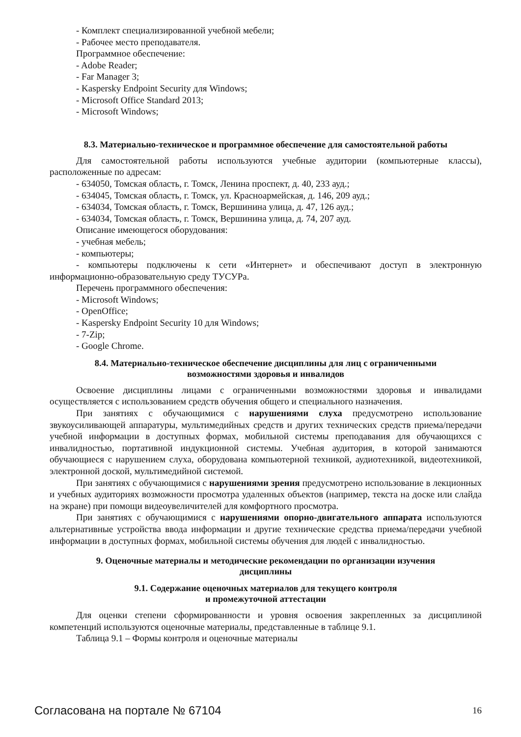- Комплект специализированной учебной мебели;
- Рабочее место преподавателя.
Программное обеспечение:
- Adobe Reader;
- Far Manager 3;
- Kaspersky Endpoint Security для Windows;
- Microsoft Office Standard 2013;
- Microsoft Windows;
8.3. Материально-техническое и программное обеспечение для самостоятельной работы
Для самостоятельной работы используются учебные аудитории (компьютерные классы), расположенные по адресам:
- 634050, Томская область, г. Томск, Ленина проспект, д. 40, 233 ауд.;
- 634045, Томская область, г. Томск, ул. Красноармейская, д. 146, 209 ауд.;
- 634034, Томская область, г. Томск, Вершинина улица, д. 47, 126 ауд.;
- 634034, Томская область, г. Томск, Вершинина улица, д. 74, 207 ауд.
Описание имеющегося оборудования:
- учебная мебель;
- компьютеры;
- компьютеры подключены к сети «Интернет» и обеспечивают доступ в электронную информационно-образовательную среду ТУСУРа.
Перечень программного обеспечения:
- Microsoft Windows;
- OpenOffice;
- Kaspersky Endpoint Security 10 для Windows;
- 7-Zip;
- Google Chrome.
8.4. Материально-техническое обеспечение дисциплины для лиц с ограниченными
возможностями здоровья и инвалидов
Освоение дисциплины лицами с ограниченными возможностями здоровья и инвалидами осуществляется с использованием средств обучения общего и специального назначения.
При занятиях с обучающимися с нарушениями слуха предусмотрено использование звукоусиливающей аппаратуры, мультимедийных средств и других технических средств приема/передачи учебной информации в доступных формах, мобильной системы преподавания для обучающихся с инвалидностью, портативной индукционной системы. Учебная аудитория, в которой занимаются обучающиеся с нарушением слуха, оборудована компьютерной техникой, аудиотехникой, видеотехникой, электронной доской, мультимедийной системой.
При занятиях с обучающимися с нарушениями зрения предусмотрено использование в лекционных и учебных аудиториях возможности просмотра удаленных объектов (например, текста на доске или слайда на экране) при помощи видеоувеличителей для комфортного просмотра.
При занятиях с обучающимися с нарушениями опорно-двигательного аппарата используются альтернативные устройства ввода информации и другие технические средства приема/передачи учебной информации в доступных формах, мобильной системы обучения для людей с инвалидностью.
9. Оценочные материалы и методические рекомендации по организации изучения
дисциплины
9.1. Содержание оценочных материалов для текущего контроля
и промежуточной аттестации
Для оценки степени сформированности и уровня освоения закрепленных за дисциплиной компетенций используются оценочные материалы, представленные в таблице 9.1.
Таблица 9.1 – Формы контроля и оценочные материалы
Согласована на портале № 67104 16